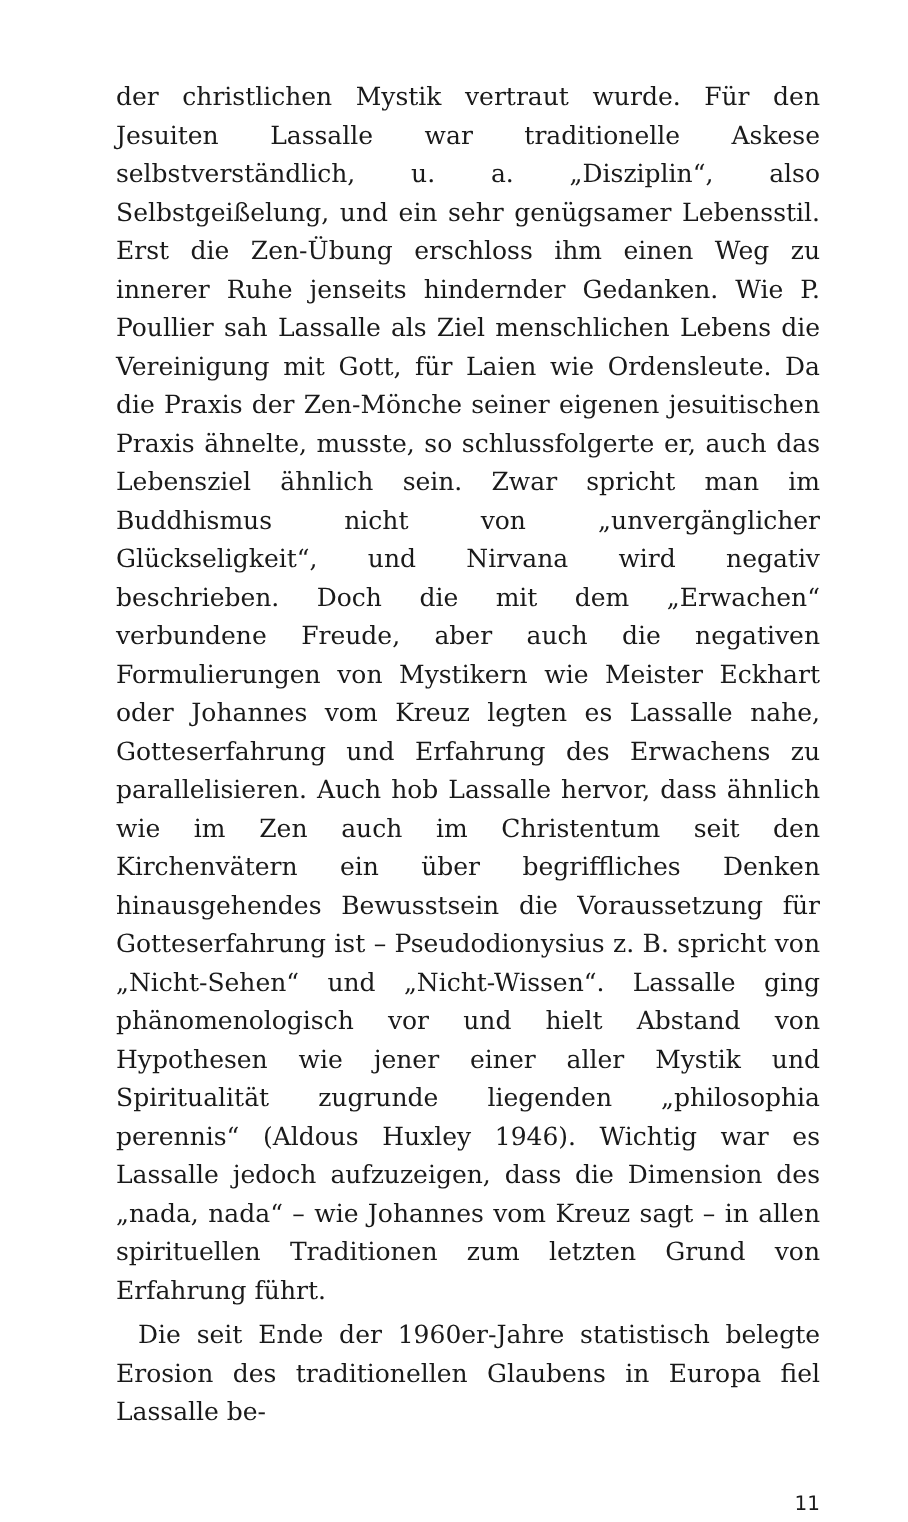der christlichen Mystik vertraut wurde. Für den Jesuiten Lassalle war traditionelle Askese selbstverständlich, u. a. „Disziplin“, also Selbstgeißelung, und ein sehr genügsamer Lebensstil. Erst die Zen-Übung erschloss ihm einen Weg zu innerer Ruhe jenseits hindernder Gedanken. Wie P. Poullier sah Lassalle als Ziel menschlichen Lebens die Vereinigung mit Gott, für Laien wie Ordensleute. Da die Praxis der Zen-Mönche seiner eigenen jesuitischen Praxis ähnelte, musste, so schlussfolgerte er, auch das Lebensziel ähnlich sein. Zwar spricht man im Buddhismus nicht von „unvergänglicher Glückseligkeit“, und Nirvana wird negativ beschrieben. Doch die mit dem „Erwachen“ verbundene Freude, aber auch die negativen Formulierungen von Mystikern wie Meister Eckhart oder Johannes vom Kreuz legten es Lassalle nahe, Gotteserfahrung und Erfahrung des Erwachens zu parallelisieren. Auch hob Lassalle hervor, dass ähnlich wie im Zen auch im Christentum seit den Kirchenvätern ein über begriffliches Denken hinausgehendes Bewusstsein die Voraussetzung für Gotteserfahrung ist – Pseudodionysius z. B. spricht von „Nicht-Sehen“ und „Nicht-Wissen“. Lassalle ging phänomenologisch vor und hielt Abstand von Hypothesen wie jener einer aller Mystik und Spiritualität zugrunde liegenden „philosophia perennis“ (Aldous Huxley 1946). Wichtig war es Lassalle jedoch aufzuzeigen, dass die Dimension des „nada, nada“ – wie Johannes vom Kreuz sagt – in allen spirituellen Traditionen zum letzten Grund von Erfahrung führt.
Die seit Ende der 1960er-Jahre statistisch belegte Erosion des traditionellen Glaubens in Europa fiel Lassalle be-
11